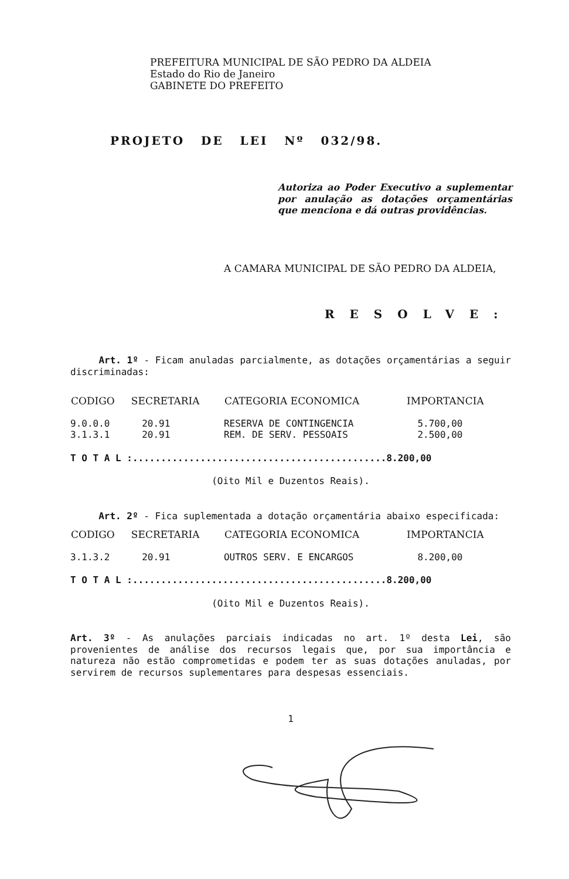PREFEITURA MUNICIPAL DE SÃO PEDRO DA ALDEIA
Estado do Rio de Janeiro
GABINETE DO PREFEITO
PROJETO DE LEI Nº 032/98.
Autoriza ao Poder Executivo a suplementar por anulação as dotações orçamentárias que menciona e dá outras providências.
A CAMARA MUNICIPAL DE SÃO PEDRO DA ALDEIA,
RESOLVE:
Art. 1º - Ficam anuladas parcialmente, as dotações orçamentárias a seguir discriminadas:
| CODIGO | SECRETARIA | CATEGORIA ECONOMICA | IMPORTANCIA |
| --- | --- | --- | --- |
| 9.0.0.0 | 20.91 | RESERVA DE CONTINGENCIA | 5.700,00 |
| 3.1.3.1 | 20.91 | REM. DE SERV. PESSOAIS | 2.500,00 |
T O T A L :.............................................8.200,00
(Oito Mil e Duzentos Reais).
Art. 2º - Fica suplementada a dotação orçamentária abaixo especificada:
| CODIGO | SECRETARIA | CATEGORIA ECONOMICA | IMPORTANCIA |
| --- | --- | --- | --- |
| 3.1.3.2 | 20.91 | OUTROS SERV. E ENCARGOS | 8.200,00 |
T O T A L :.............................................8.200,00
(Oito Mil e Duzentos Reais).
Art. 3º - As anulações parciais indicadas no art. 1º desta Lei, são provenientes de análise dos recursos legais que, por sua importância e natureza não estão comprometidas e podem ter as suas dotações anuladas, por servirem de recursos suplementares para despesas essenciais.
1